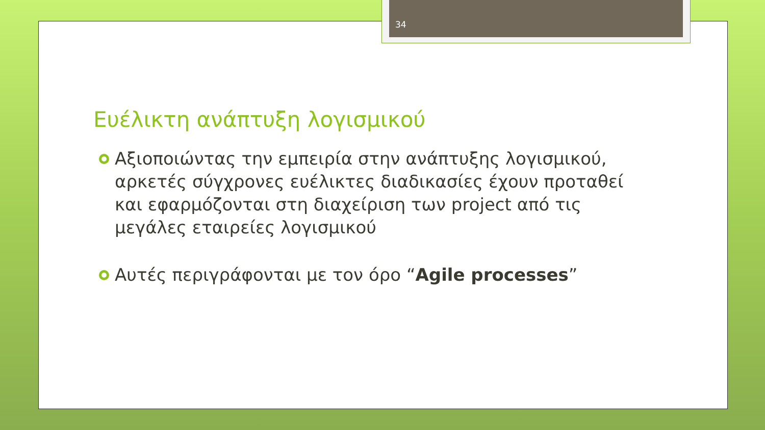34
Ευέλικτη ανάπτυξη λογισμικού
Αξιοποιώντας την εμπειρία στην ανάπτυξης λογισμικού, αρκετές σύγχρονες ευέλικτες διαδικασίες έχουν προταθεί και εφαρμόζονται στη διαχείριση των project από τις μεγάλες εταιρείες λογισμικού
Αυτές περιγράφονται με τον όρο “Agile processes”